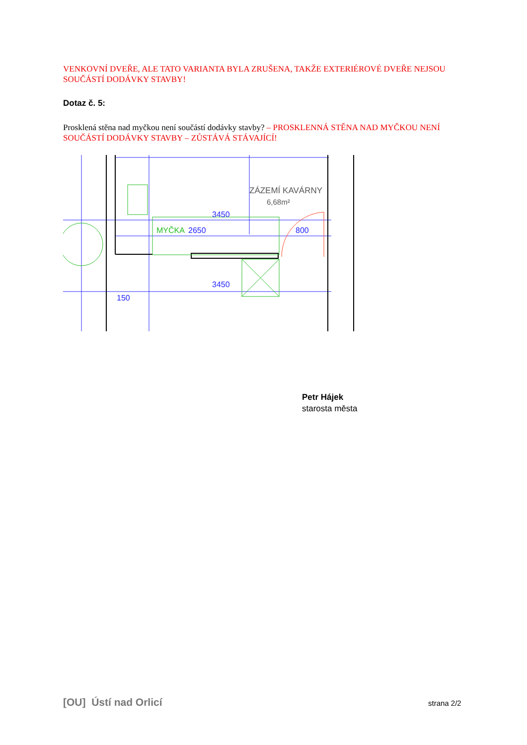VENKOVNÍ DVEŘE, ALE TATO VARIANTA BYLA ZRUŠENA, TAKŽE EXTERIÉROVÉ DVEŘE NEJSOU SOUČÁSTÍ DODÁVKY STAVBY!
Dotaz č. 5:
Prosklená stěna nad myčkou není součástí dodávky stavby? – PROSKLENNÁ STĚNA NAD MYČKOU NENÍ SOUČÁSTÍ DODÁVKY STAVBY – ZŮSTÁVÁ STÁVAJÍCÍ!
ZÁZEMÍ KAVÁRNY
6,68m²
3450
MYČKA
2650
800
3450
150
Petr Hájek
starosta města
[OU] Ústí nad Orlicí strana 2/2